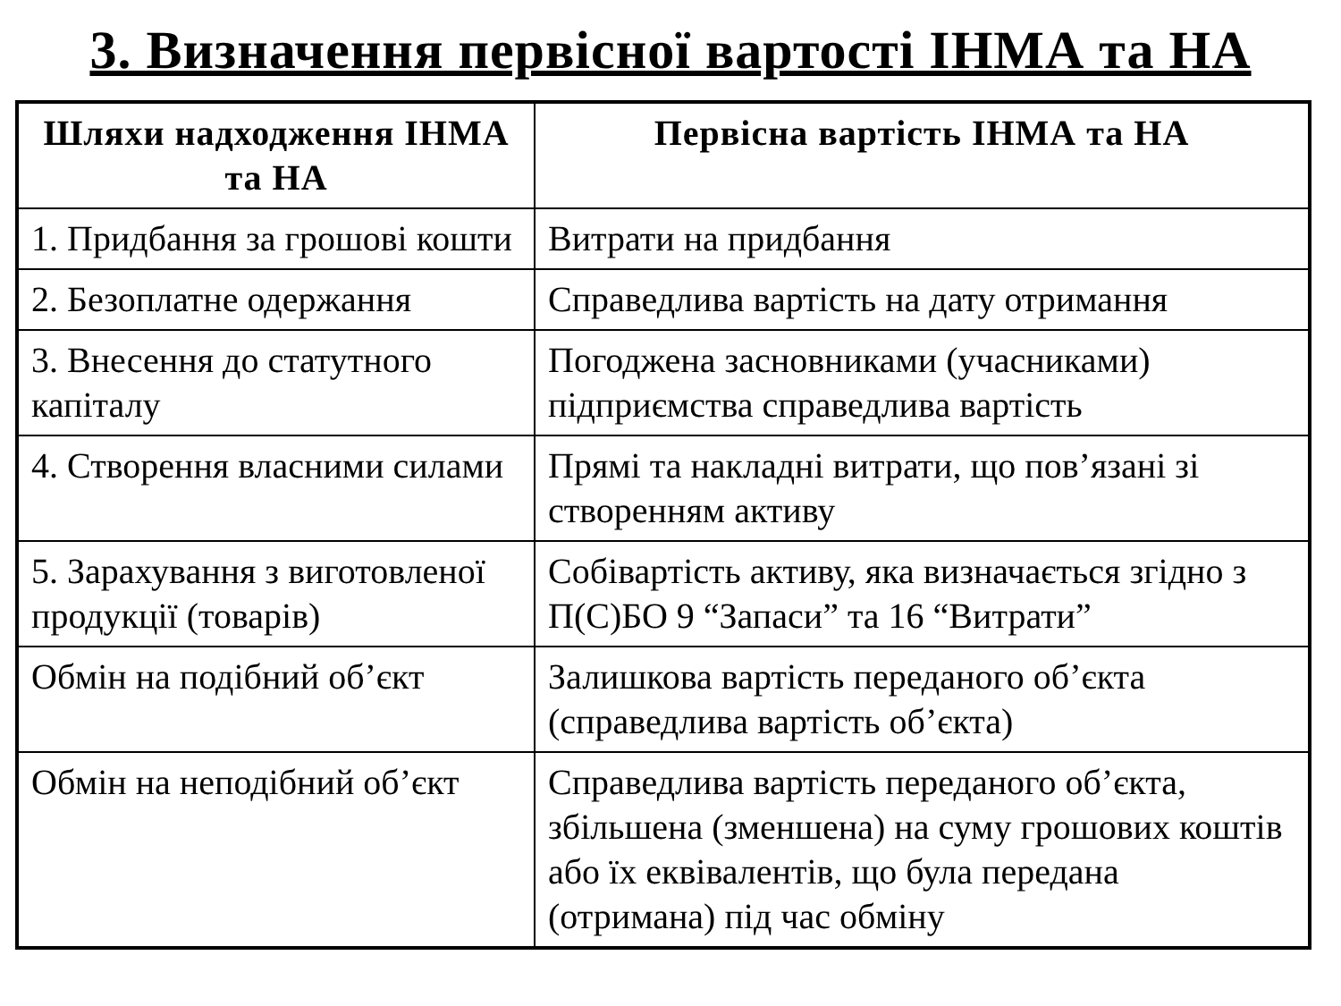3. Визначення первісної вартості ІНМА та НА
| Шляхи надходження ІНМА та НА | Первісна вартість ІНМА та НА |
| --- | --- |
| 1. Придбання за грошові кошти | Витрати на придбання |
| 2. Безоплатне одержання | Справедлива вартість на дату отримання |
| 3. Внесення до статутного капіталу | Погоджена засновниками (учасниками) підприємства справедлива вартість |
| 4. Створення власними силами | Прямі та накладні витрати, що пов’язані зі створенням активу |
| 5. Зарахування з виготовленої продукції (товарів) | Собівартість активу, яка визначається згідно з П(С)БО 9 “Запаси” та 16 “Витрати” |
| Обмін на подібний об’єкт | Залишкова вартість переданого об’єкта (справедлива вартість об’єкта) |
| Обмін на неподібний об’єкт | Справедлива вартість переданого об’єкта, збільшена (зменшена) на суму грошових коштів або їх еквівалентів, що була передана (отримана) під час обміну |